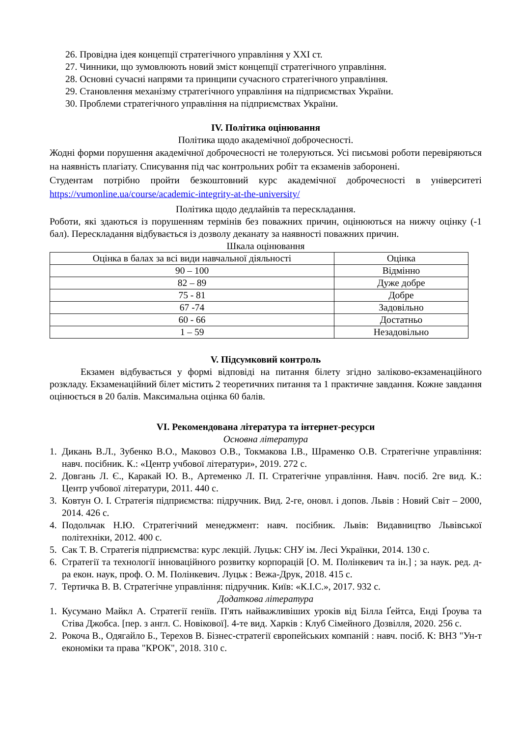26. Провідна ідея концепції стратегічного управління у XXI ст.
27. Чинники, що зумовлюють новий зміст концепції стратегічного управління.
28. Основні сучасні напрями та принципи сучасного стратегічного управління.
29. Становлення механізму стратегічного управління на підприємствах України.
30. Проблеми стратегічного управління на підприємствах України.
IV. Політика оцінювання
Політика щодо академічної доброчесності.
Жодні форми порушення академічної доброчесності не толеруються. Усі письмові роботи перевіряються на наявність плагіату. Списування під час контрольних робіт та екзаменів заборонені.
Студентам потрібно пройти безкоштовний курс академічної доброчесності в університеті https://vumonline.ua/course/academic-integrity-at-the-university/
Політика щодо дедлайнів та перескладання.
Роботи, які здаються із порушенням термінів без поважних причин, оцінюються на нижчу оцінку (-1 бал). Перескладання відбувається із дозволу деканату за наявності поважних причин.
Шкала оцінювання
| Оцінка в балах за всі види навчальної діяльності | Оцінка |
| 90 – 100 | Відмінно |
| 82 – 89 | Дуже добре |
| 75 - 81 | Добре |
| 67 -74 | Задовільно |
| 60 - 66 | Достатньо |
| 1 – 59 | Незадовільно |
V. Підсумковий контроль
Екзамен відбувається у формі відповіді на питання білету згідно заліково-екзаменаційного розкладу. Екзаменаційний білет містить 2 теоретичних питання та 1 практичне завдання. Кожне завдання оцінюється в 20 балів. Максимальна оцінка 60 балів.
VI. Рекомендована література та інтернет-ресурси
Основна література
1. Дикань В.Л., Зубенко В.О., Маковоз О.В., Токмакова І.В., Шраменко О.В. Стратегічне управління: навч. посібник. К.: «Центр учбової літератури», 2019. 272 с.
2. Довгань Л. Є., Каракай Ю. В., Артеменко Л. П. Стратегічне управління. Навч. посіб. 2ге вид. К.: Центр учбової літератури, 2011. 440 с.
3. Ковтун О. І. Стратегія підприємства: підручник. Вид. 2-ге, оновл. і допов. Львів : Новий Світ – 2000, 2014. 426 с.
4. Подольчак Н.Ю. Стратегічний менеджмент: навч. посібник. Львів: Видавництво Львівської політехніки, 2012. 400 с.
5. Сак Т. В. Стратегія підприємства: курс лекцій. Луцьк: СНУ ім. Лесі Українки, 2014. 130 с.
6. Стратегії та технології інноваційного розвитку корпорацій [О. М. Полінкевич та ін.] ; за наук. ред. д-ра екон. наук, проф. О. М. Полінкевич. Луцьк : Вежа-Друк, 2018. 415 с.
7. Тертичка В. В. Стратегічне управління: підручник. Київ: «К.І.С.», 2017. 932 с.
Додаткова література
1. Кусумано Майкл А. Стратегії геніїв. П'ять найважливіших уроків від Білла Ґейтса, Енді Ґроува та Стіва Джобса. [пер. з англ. С. Новікової]. 4-те вид. Харків : Клуб Сімейного Дозвілля, 2020. 256 с.
2. Рокоча В., Одягайло Б., Терехов В. Бізнес-стратегії європейських компаній : навч. посіб. К: ВНЗ "Ун-т економіки та права "КРОК", 2018. 310 с.